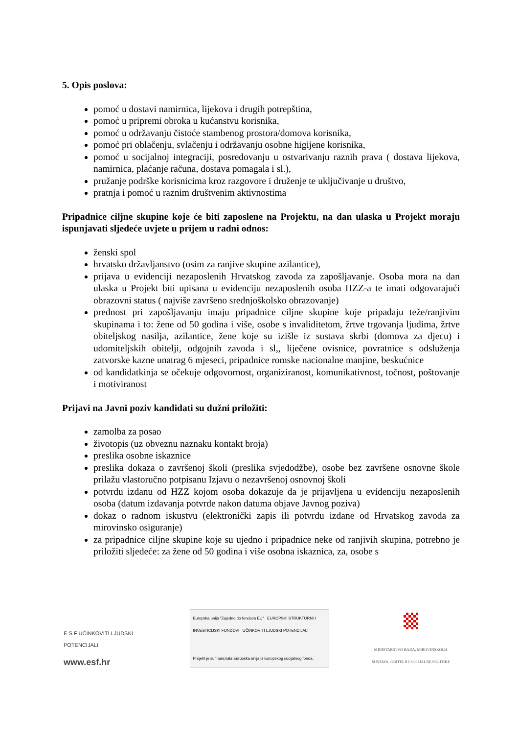5. Opis poslova:
pomoć u dostavi namirnica, lijekova i drugih potrepština,
pomoć u pripremi obroka u kućanstvu korisnika,
pomoć u održavanju čistoće stambenog prostora/domova korisnika,
pomoć pri oblačenju, svlačenju i održavanju osobne higijene korisnika,
pomoć u socijalnoj integraciji, posredovanju u ostvarivanju raznih prava ( dostava lijekova, namirnica, plaćanje računa, dostava pomagala i sl.),
pružanje podrške korisnicima kroz razgovore i druženje te uključivanje u društvo,
pratnja i pomoć u raznim društvenim aktivnostima
Pripadnice ciljne skupine koje će biti zaposlene na Projektu, na dan ulaska u Projekt moraju ispunjavati sljedeće uvjete u prijem u radni odnos:
ženski spol
hrvatsko državljanstvo (osim za ranjive skupine azilantice),
prijava u evidenciji nezaposlenih Hrvatskog zavoda za zapošljavanje. Osoba mora na dan ulaska u Projekt biti upisana u evidenciju nezaposlenih osoba HZZ-a te imati odgovarajući obrazovni status ( najviše završeno srednjoškolsko obrazovanje)
prednost pri zapošljavanju imaju pripadnice ciljne skupine koje pripadaju teže/ranjivim skupinama i to: žene od 50 godina i više, osobe s invaliditetom, žrtve trgovanja ljudima, žrtve obiteljskog nasilja, azilantice, žene koje su izišle iz sustava skrbi (domova za djecu) i udomiteljskih obitelji, odgojnih zavoda i sl,, liječene ovisnice, povratnice s odsluženja zatvorske kazne unatrag 6 mjeseci, pripadnice romske nacionalne manjine, beskućnice
od kandidatkinja se očekuje odgovornost, organiziranost, komunikativnost, točnost, poštovanje i motiviranost
Prijavi na Javni poziv kandidati su dužni priložiti:
zamolba za posao
životopis (uz obveznu naznaku kontakt broja)
preslika osobne iskaznice
preslika dokaza o završenoj školi (preslika svjedodžbe), osobe bez završene osnovne škole prilažu vlastoručno potpisanu Izjavu o nezavršenoj osnovnoj školi
potvrdu izdanu od HZZ kojom osoba dokazuje da je prijavljena u evidenciju nezaposlenih osoba (datum izdavanja potvrde nakon datuma objave Javnog poziva)
dokaz o radnom iskustvu (elektronički zapis ili potvrdu izdane od Hrvatskog zavoda za mirovinsko osiguranje)
za pripadnice ciljne skupine koje su ujedno i pripadnice neke od ranjivih skupina, potrebno je priložiti sljedeće: za žene od 50 godina i više osobna iskaznica, za, osobe s
E S F UČINKOVITI LJUDSKI POTENCIJALI
www.esf.hr
Europska unija "Zajedno do fondova EU" EUROPSKI STRUKTURNI I INVESTICIJSKI FONDOVI UČINKOVITI LJUDSKI POTENCIJALI
Projekt je sufinancirala Europska unija iz Europskog socijalnog fonda.
MINISTARSTVO RADA, MIROVINSKOGA SUSTAVA, OBITELJI I SOCIJALNE POLITIKE